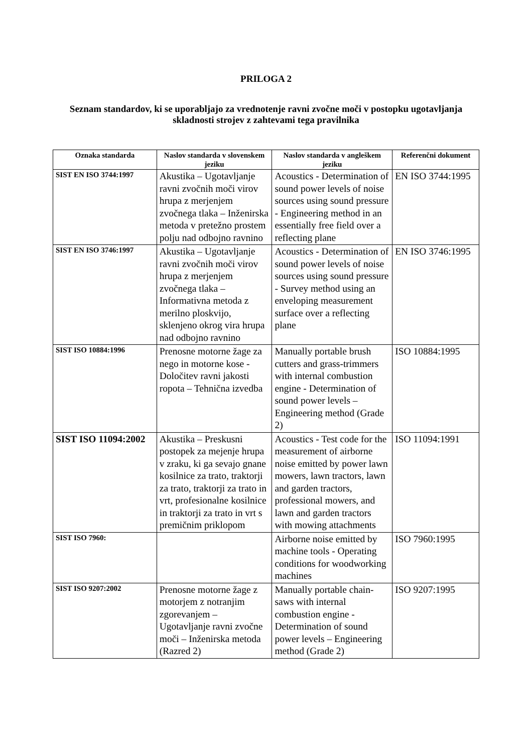PRILOGA 2
Seznam standardov, ki se uporabljajo za vrednotenje ravni zvočne moči v postopku ugotavljanja skladnosti strojev z zahtevami tega pravilnika
| Oznaka standarda | Naslov standarda v slovenskem jeziku | Naslov standarda v angleškem jeziku | Referenčni dokument |
| --- | --- | --- | --- |
| SIST EN ISO 3744:1997 | Akustika – Ugotavljanje ravni zvočnih moči virov hrupa z merjenjem zvočnega tlaka – Inženirska metoda v pretežno prostem polju nad odbojno ravnino | Acoustics - Determination of sound power levels of noise sources using sound pressure - Engineering method in an essentially free field over a reflecting plane | EN ISO 3744:1995 |
| SIST EN ISO 3746:1997 | Akustika – Ugotavljanje ravni zvočnih moči virov hrupa z merjenjem zvočnega tlaka – Informativna metoda z merilno ploskvijo, sklenjeno okrog vira hrupa nad odbojno ravnino | Acoustics - Determination of sound power levels of noise sources using sound pressure - Survey method using an enveloping measurement surface over a reflecting plane | EN ISO 3746:1995 |
| SIST ISO 10884:1996 | Prenosne motorne žage za nego in motorne kose - Določitev ravni jakosti ropota – Tehnična izvedba | Manually portable brush cutters and grass-trimmers with internal combustion engine - Determination of sound power levels – Engineering method (Grade 2) | ISO 10884:1995 |
| SIST ISO 11094:2002 | Akustika – Preskusni postopek za mejenje hrupa v zraku, ki ga sevajo gnane kosilnice za trato, traktorji za trato, traktorji za trato in vrt, profesionalne kosilnice in traktorji za trato in vrt s premičnim priklopom | Acoustics - Test code for the measurement of airborne noise emitted by power lawn mowers, lawn tractors, lawn and garden tractors, professional mowers, and lawn and garden tractors with mowing attachments | ISO 11094:1991 |
| SIST ISO 7960: | | Airborne noise emitted by machine tools - Operating conditions for woodworking machines | ISO 7960:1995 |
| SIST ISO 9207:2002 | Prenosne motorne žage z motorjem z notranjim zgorevanjem – Ugotavljanje ravni zvočne moči – Inženirska metoda (Razred 2) | Manually portable chain-saws with internal combustion engine - Determination of sound power levels – Engineering method (Grade 2) | ISO 9207:1995 |